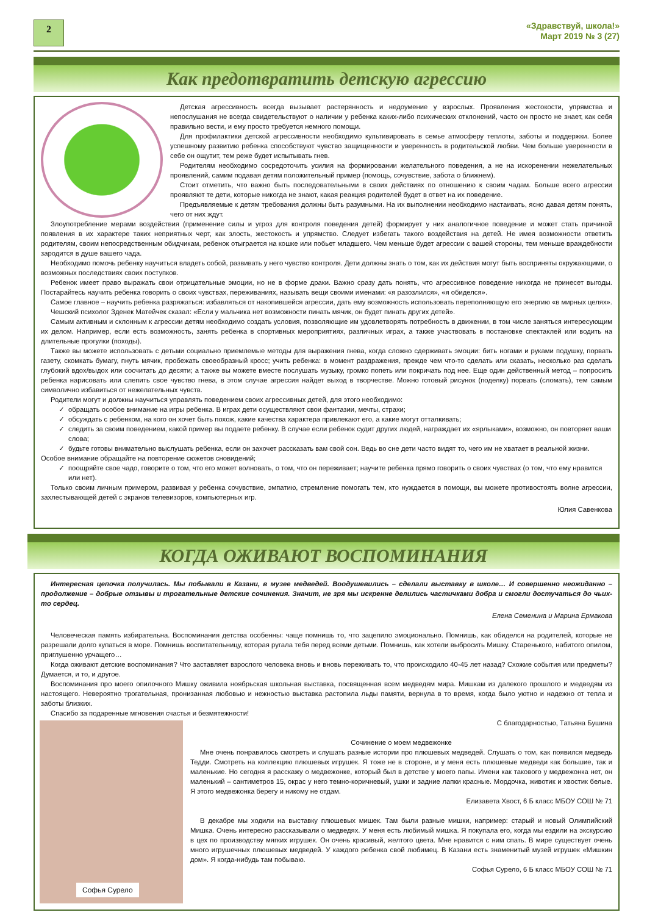2
«Здравствуй, школа!»
Март 2019 № 3 (27)
Как предотвратить детскую агрессию
Детская агрессивность всегда вызывает растерянность и недоумение у взрослых. Проявления жестокости, упрямства и непослушания не всегда свидетельствуют о наличии у ребенка каких-либо психических отклонений, часто он просто не знает, как себя правильно вести, и ему просто требуется немного помощи.
Для профилактики детской агрессивности необходимо культивировать в семье атмосферу теплоты, заботы и поддержки. Более успешному развитию ребенка способствуют чувство защищенности и уверенность в родительской любви. Чем больше уверенности в себе он ощутит, тем реже будет испытывать гнев.
Родителям необходимо сосредоточить усилия на формировании желательного поведения, а не на искоренении нежелательных проявлений, самим подавая детям положительный пример (помощь, сочувствие, забота о ближнем).
Стоит отметить, что важно быть последовательными в своих действиях по отношению к своим чадам. Больше всего агрессии проявляют те дети, которые никогда не знают, какая реакция родителей будет в ответ на их поведение.
Предъявляемые к детям требования должны быть разумными. На их выполнении необходимо настаивать, ясно давая детям понять, чего от них ждут.
Злоупотребление мерами воздействия (применение силы и угроз для контроля поведения детей) формирует у них аналогичное поведение и может стать причиной появления в их характере таких неприятных черт, как злость, жестокость и упрямство. Следует избегать такого воздействия на детей. Не имея возможности ответить родителям, своим непосредственным обидчикам, ребенок отыграется на кошке или побьет младшего. Чем меньше будет агрессии с вашей стороны, тем меньше враждебности зародится в душе вашего чада.
Необходимо помочь ребенку научиться владеть собой, развивать у него чувство контроля. Дети должны знать о том, как их действия могут быть восприняты окружающими, о возможных последствиях своих поступков.
Ребенок имеет право выражать свои отрицательные эмоции, но не в форме драки. Важно сразу дать понять, что агрессивное поведение никогда не принесет выгоды. Постарайтесь научить ребенка говорить о своих чувствах, переживаниях, называть вещи своими именами: «я разозлился», «я обиделся».
Самое главное – научить ребенка разряжаться: избавляться от накопившейся агрессии, дать ему возможность использовать переполняющую его энергию «в мирных целях».
Чешский психолог Зденек Матейчек сказал: «Если у мальчика нет возможности пинать мячик, он будет пинать других детей».
Самым активным и склонным к агрессии детям необходимо создать условия, позволяющие им удовлетворять потребность в движении, в том числе заняться интересующим их делом. Например, если есть возможность, занять ребенка в спортивных мероприятиях, различных играх, а также участвовать в постановке спектаклей или водить на длительные прогулки (походы).
Также вы можете использовать с детьми социально приемлемые методы для выражения гнева, когда сложно сдерживать эмоции: бить ногами и руками подушку, порвать газету, скомкать бумагу, пнуть мячик, пробежать своеобразный кросс; учить ребенка: в момент раздражения, прежде чем что-то сделать или сказать, несколько раз сделать глубокий вдох/выдох или сосчитать до десяти; а также вы можете вместе послушать музыку, громко попеть или покричать под нее. Еще один действенный метод – попросить ребенка нарисовать или слепить свое чувство гнева, в этом случае агрессия найдет выход в творчестве. Можно готовый рисунок (поделку) порвать (сломать), тем самым символично избавиться от нежелательных чувств.
Родители могут и должны научиться управлять поведением своих агрессивных детей, для этого необходимо:
обращать особое внимание на игры ребенка. В играх дети осуществляют свои фантазии, мечты, страхи;
обсуждать с ребенком, на кого он хочет быть похож, какие качества характера привлекают его, а какие могут отталкивать;
следить за своим поведением, какой пример вы подаете ребенку. В случае если ребенок судит других людей, награждает их «ярлыками», возможно, он повторяет ваши слова;
будьте готовы внимательно выслушать ребенка, если он захочет рассказать вам свой сон. Ведь во сне дети часто видят то, чего им не хватает в реальной жизни.
Особое внимание обращайте на повторение сюжетов сновидений;
поощряйте свое чадо, говорите о том, что его может волновать, о том, что он переживает; научите ребенка прямо говорить о своих чувствах (о том, что ему нравится или нет).
Только своим личным примером, развивая у ребенка сочувствие, эмпатию, стремление помогать тем, кто нуждается в помощи, вы можете противостоять волне агрессии, захлестывающей детей с экранов телевизоров, компьютерных игр.
Юлия Савенкова
КОГДА ОЖИВАЮТ ВОСПОМИНАНИЯ
Интересная цепочка получилась. Мы побывали в Казани, в музее медведей. Воодушевились – сделали выставку в школе… И совершенно неожиданно – продолжение – добрые отзывы и трогательные детские сочинения. Значит, не зря мы искренне делились частичками добра и смогли достучаться до чьих-то сердец.
Елена Семенина и Марина Ермакова
Человеческая память избирательна. Воспоминания детства особенны: чаще помнишь то, что зацепило эмоционально. Помнишь, как обиделся на родителей, которые не разрешали долго купаться в море. Помнишь воспитательницу, которая ругала тебя перед всеми детьми. Помнишь, как хотели выбросить Мишку. Старенького, набитого опилом, приглушенно урчащего…
Когда оживают детские воспоминания? Что заставляет взрослого человека вновь и вновь переживать то, что происходило 40-45 лет назад? Схожие события или предметы? Думается, и то, и другое.
Воспоминания про моего опилочного Мишку оживила ноябрьская школьная выставка, посвященная всем медведям мира. Мишкам из далекого прошлого и медведям из настоящего. Невероятно трогательная, пронизанная любовью и нежностью выставка растопила льды памяти, вернула в то время, когда было уютно и надежно от тепла и заботы близких.
Спасибо за подаренные мгновения счастья и безмятежности!
Софья Сурело
С благодарностью, Татьяна Бушина
Сочинение о моем медвежонке
Мне очень понравилось смотреть и слушать разные истории про плюшевых медведей. Слушать о том, как появился медведь Тедди. Смотреть на коллекцию плюшевых игрушек. Я тоже не в стороне, и у меня есть плюшевые медведи как большие, так и маленькие. Но сегодня я расскажу о медвежонке, который был в детстве у моего папы. Имени как такового у медвежонка нет, он маленький – сантиметров 15, окрас у него темно-коричневый, ушки и задние лапки красные. Мордочка, животик и хвостик белые. Я этого медвежонка берегу и никому не отдам.
Елизавета Хвост, 6 Б класс МБОУ СОШ № 71
В декабре мы ходили на выставку плюшевых мишек. Там были разные мишки, например: старый и новый Олимпийский Мишка. Очень интересно рассказывали о медведях. У меня есть любимый мишка. Я покупала его, когда мы ездили на экскурсию в цех по производству мягких игрушек. Он очень красивый, желтого цвета. Мне нравится с ним спать. В мире существует очень много игрушечных плюшевых медведей. У каждого ребенка свой любимец. В Казани есть знаменитый музей игрушек «Мишкин дом». Я когда-нибудь там побываю.
Софья Сурело, 6 Б класс МБОУ СОШ № 71